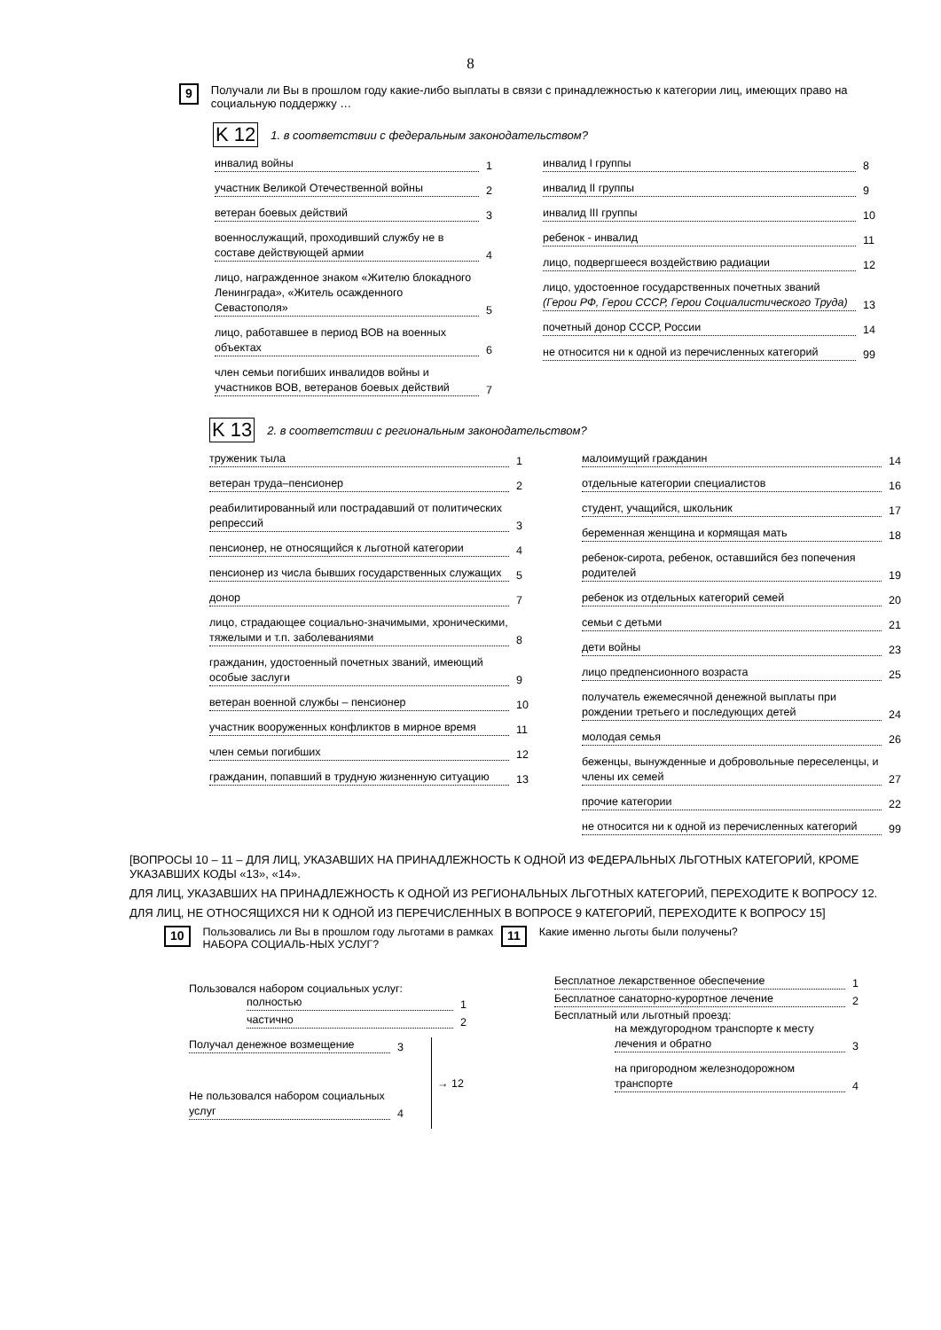8
9
Получали ли Вы в прошлом году какие-либо выплаты в связи с принадлежностью к категории лиц, имеющих право на социальную поддержку …
K 12 1. в соответствии с федеральным законодательством?
инвалид войны 1
участник Великой Отечественной войны 2
ветеран боевых действий 3
военнослужащий, проходивший службу не в составе действующей армии 4
лицо, награжденное знаком «Жителю блокадного Ленинграда», «Житель осажденного Севастополя» 5
лицо, работавшее в период ВОВ на военных объектах 6
член семьи погибших инвалидов войны и участников ВОВ, ветеранов боевых действий 7
инвалид I группы 8
инвалид II группы 9
инвалид III группы 10
ребенок - инвалид 11
лицо, подвергшееся воздействию радиации 12
лицо, удостоенное государственных почетных званий (Герои РФ, Герои СССР, Герои Социалистического Труда) 13
почетный донор СССР, России 14
не относится ни к одной из перечисленных категорий 99
K 13 2. в соответствии с региональным законодательством?
труженик тыла 1
ветеран труда–пенсионер 2
реабилитированный или пострадавший от политических репрессий 3
пенсионер, не относящийся к льготной категории 4
пенсионер из числа бывших государственных служащих 5
донор 7
лицо, страдающее социально-значимыми, хроническими, тяжелыми и т.п. заболеваниями 8
гражданин, удостоенный почетных званий, имеющий особые заслуги 9
ветеран военной службы – пенсионер 10
участник вооруженных конфликтов в мирное время 11
член семьи погибших 12
гражданин, попавший в трудную жизненную ситуацию 13
малоимущий гражданин 14
отдельные категории специалистов 16
студент, учащийся, школьник 17
беременная женщина и кормящая мать 18
ребенок-сирота, ребенок, оставшийся без попечения родителей 19
ребенок из отдельных категорий семей 20
семьи с детьми 21
дети войны 23
лицо предпенсионного возраста 25
получатель ежемесячной денежной выплаты при рождении третьего и последующих детей 24
молодая семья 26
беженцы, вынужденные и добровольные переселенцы, и члены их семей 27
прочие категории 22
не относится ни к одной из перечисленных категорий 99
[ВОПРОСЫ 10 – 11 – ДЛЯ ЛИЦ, УКАЗАВШИХ НА ПРИНАДЛЕЖНОСТЬ К ОДНОЙ ИЗ ФЕДЕРАЛЬНЫХ ЛЬГОТНЫХ КАТЕГОРИЙ, КРОМЕ УКАЗАВШИХ КОДЫ «13», «14».
ДЛЯ ЛИЦ, УКАЗАВШИХ НА ПРИНАДЛЕЖНОСТЬ К ОДНОЙ ИЗ РЕГИОНАЛЬНЫХ ЛЬГОТНЫХ КАТЕГОРИЙ, ПЕРЕХОДИТЕ К ВОПРОСУ 12.
ДЛЯ ЛИЦ, НЕ ОТНОСЯЩИХСЯ НИ К ОДНОЙ ИЗ ПЕРЕЧИСЛЕННЫХ В ВОПРОСЕ 9 КАТЕГОРИЙ, ПЕРЕХОДИТЕ К ВОПРОСУ 15]
10
Пользовались ли Вы в прошлом году льготами в рамках НАБОРА СОЦИАЛЬ-НЫХ УСЛУГ?
Пользовался набором социальных услуг:
полностью 1
частично 2
Получал денежное возмещение 3
Не пользовался набором социальных услуг 4
→ 12
11
Какие именно льготы были получены?
Бесплатное лекарственное обеспечение 1
Бесплатное санаторно-курортное лечение 2
Бесплатный или льготный проезд:
на междугородном транспорте к месту лечения и обратно 3
на пригородном железнодорожном транспорте 4